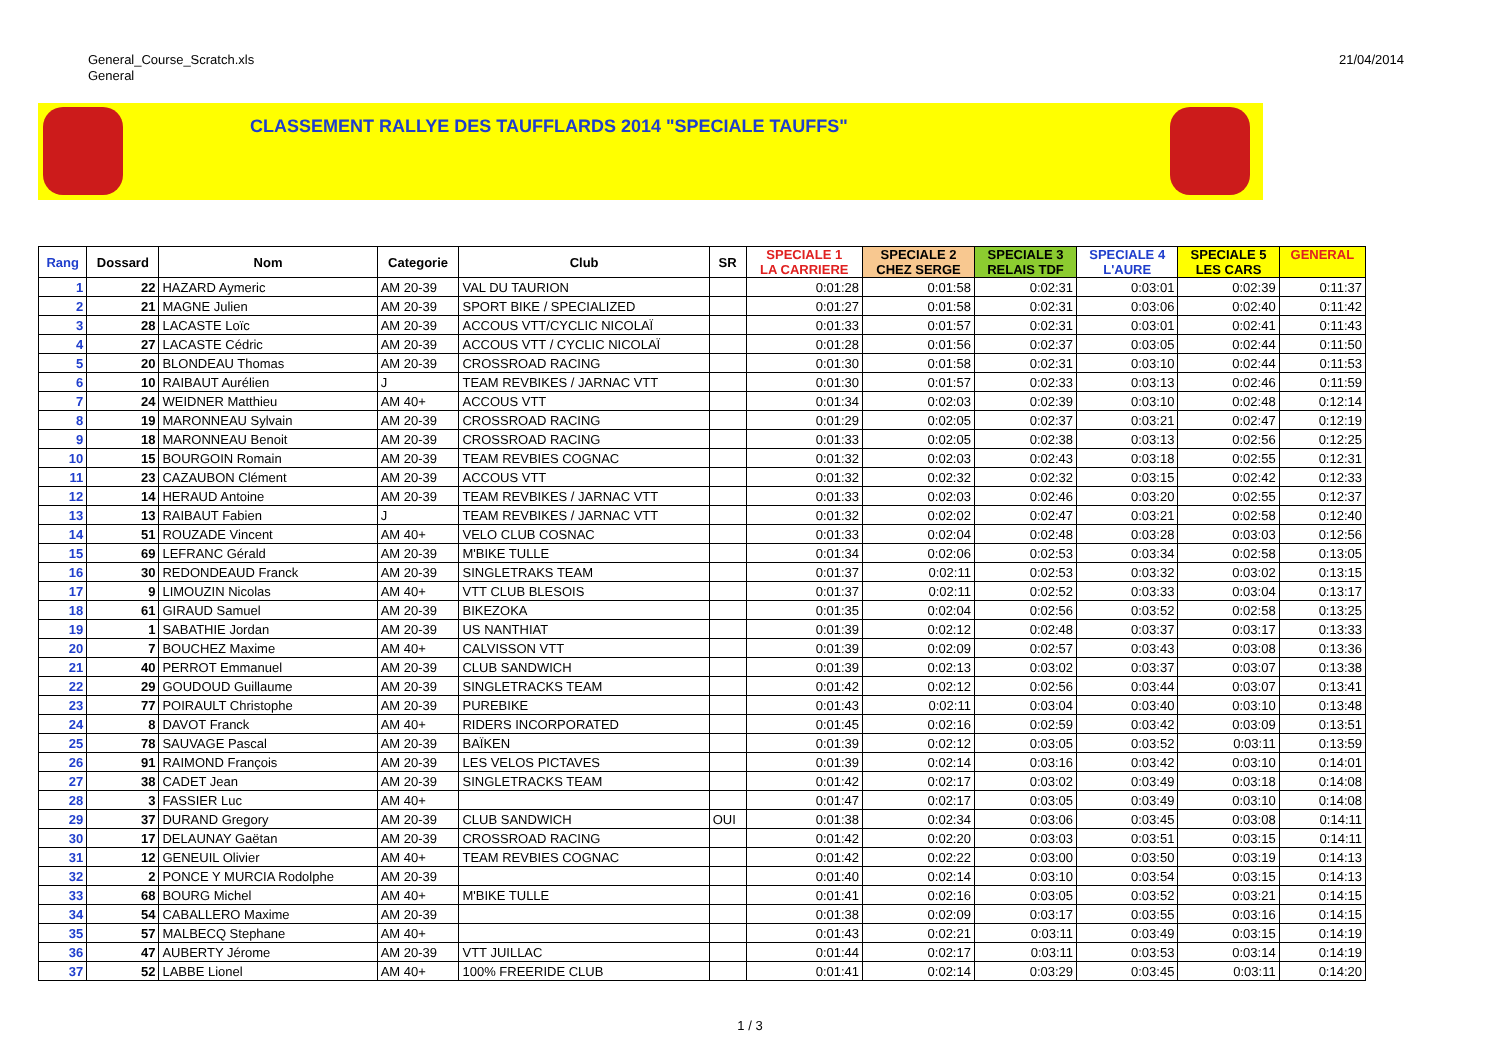General_Course_Scratch.xls
General
21/04/2014
CLASSEMENT RALLYE DES TAUFFLARDS 2014 "SPECIALE TAUFFS"
| Rang | Dossard | Nom | Categorie | Club | SR | SPECIALE 1 LA CARRIERE | SPECIALE 2 CHEZ SERGE | SPECIALE 3 RELAIS TDF | SPECIALE 4 L'AURE | SPECIALE 5 LES CARS | GENERAL |
| --- | --- | --- | --- | --- | --- | --- | --- | --- | --- | --- | --- |
| 1 | 22 | HAZARD Aymeric | AM 20-39 | VAL DU TAURION | | 0:01:28 | 0:01:58 | 0:02:31 | 0:03:01 | 0:02:39 | 0:11:37 |
| 2 | 21 | MAGNE Julien | AM 20-39 | SPORT BIKE / SPECIALIZED | | 0:01:27 | 0:01:58 | 0:02:31 | 0:03:06 | 0:02:40 | 0:11:42 |
| 3 | 28 | LACASTE Loïc | AM 20-39 | ACCOUS VTT/CYCLIC NICOLAÏ | | 0:01:33 | 0:01:57 | 0:02:31 | 0:03:01 | 0:02:41 | 0:11:43 |
| 4 | 27 | LACASTE Cédric | AM 20-39 | ACCOUS VTT / CYCLIC NICOLAÏ | | 0:01:28 | 0:01:56 | 0:02:37 | 0:03:05 | 0:02:44 | 0:11:50 |
| 5 | 20 | BLONDEAU Thomas | AM 20-39 | CROSSROAD RACING | | 0:01:30 | 0:01:58 | 0:02:31 | 0:03:10 | 0:02:44 | 0:11:53 |
| 6 | 10 | RAIBAUT Aurélien | J | TEAM REVBIKES / JARNAC VTT | | 0:01:30 | 0:01:57 | 0:02:33 | 0:03:13 | 0:02:46 | 0:11:59 |
| 7 | 24 | WEIDNER Matthieu | AM 40+ | ACCOUS VTT | | 0:01:34 | 0:02:03 | 0:02:39 | 0:03:10 | 0:02:48 | 0:12:14 |
| 8 | 19 | MARONNEAU Sylvain | AM 20-39 | CROSSROAD RACING | | 0:01:29 | 0:02:05 | 0:02:37 | 0:03:21 | 0:02:47 | 0:12:19 |
| 9 | 18 | MARONNEAU Benoit | AM 20-39 | CROSSROAD RACING | | 0:01:33 | 0:02:05 | 0:02:38 | 0:03:13 | 0:02:56 | 0:12:25 |
| 10 | 15 | BOURGOIN Romain | AM 20-39 | TEAM REVBIES COGNAC | | 0:01:32 | 0:02:03 | 0:02:43 | 0:03:18 | 0:02:55 | 0:12:31 |
| 11 | 23 | CAZAUBON Clément | AM 20-39 | ACCOUS VTT | | 0:01:32 | 0:02:32 | 0:02:32 | 0:03:15 | 0:02:42 | 0:12:33 |
| 12 | 14 | HERAUD Antoine | AM 20-39 | TEAM REVBIKES / JARNAC VTT | | 0:01:33 | 0:02:03 | 0:02:46 | 0:03:20 | 0:02:55 | 0:12:37 |
| 13 | 13 | RAIBAUT Fabien | J | TEAM REVBIKES / JARNAC VTT | | 0:01:32 | 0:02:02 | 0:02:47 | 0:03:21 | 0:02:58 | 0:12:40 |
| 14 | 51 | ROUZADE Vincent | AM 40+ | VELO CLUB COSNAC | | 0:01:33 | 0:02:04 | 0:02:48 | 0:03:28 | 0:03:03 | 0:12:56 |
| 15 | 69 | LEFRANC Gérald | AM 20-39 | M'BIKE TULLE | | 0:01:34 | 0:02:06 | 0:02:53 | 0:03:34 | 0:02:58 | 0:13:05 |
| 16 | 30 | REDONDEAUD Franck | AM 20-39 | SINGLETRAKS TEAM | | 0:01:37 | 0:02:11 | 0:02:53 | 0:03:32 | 0:03:02 | 0:13:15 |
| 17 | 9 | LIMOUZIN Nicolas | AM 40+ | VTT CLUB BLESOIS | | 0:01:37 | 0:02:11 | 0:02:52 | 0:03:33 | 0:03:04 | 0:13:17 |
| 18 | 61 | GIRAUD Samuel | AM 20-39 | BIKEZOKA | | 0:01:35 | 0:02:04 | 0:02:56 | 0:03:52 | 0:02:58 | 0:13:25 |
| 19 | 1 | SABATHIE Jordan | AM 20-39 | US NANTHIAT | | 0:01:39 | 0:02:12 | 0:02:48 | 0:03:37 | 0:03:17 | 0:13:33 |
| 20 | 7 | BOUCHEZ Maxime | AM 40+ | CALVISSON VTT | | 0:01:39 | 0:02:09 | 0:02:57 | 0:03:43 | 0:03:08 | 0:13:36 |
| 21 | 40 | PERROT Emmanuel | AM 20-39 | CLUB SANDWICH | | 0:01:39 | 0:02:13 | 0:03:02 | 0:03:37 | 0:03:07 | 0:13:38 |
| 22 | 29 | GOUDOUD Guillaume | AM 20-39 | SINGLETRACKS TEAM | | 0:01:42 | 0:02:12 | 0:02:56 | 0:03:44 | 0:03:07 | 0:13:41 |
| 23 | 77 | POIRAULT Christophe | AM 20-39 | PUREBIKE | | 0:01:43 | 0:02:11 | 0:03:04 | 0:03:40 | 0:03:10 | 0:13:48 |
| 24 | 8 | DAVOT Franck | AM 40+ | RIDERS INCORPORATED | | 0:01:45 | 0:02:16 | 0:02:59 | 0:03:42 | 0:03:09 | 0:13:51 |
| 25 | 78 | SAUVAGE Pascal | AM 20-39 | BAÏKEN | | 0:01:39 | 0:02:12 | 0:03:05 | 0:03:52 | 0:03:11 | 0:13:59 |
| 26 | 91 | RAIMOND François | AM 20-39 | LES VELOS PICTAVES | | 0:01:39 | 0:02:14 | 0:03:16 | 0:03:42 | 0:03:10 | 0:14:01 |
| 27 | 38 | CADET Jean | AM 20-39 | SINGLETRACKS TEAM | | 0:01:42 | 0:02:17 | 0:03:02 | 0:03:49 | 0:03:18 | 0:14:08 |
| 28 | 3 | FASSIER Luc | AM 40+ | | | 0:01:47 | 0:02:17 | 0:03:05 | 0:03:49 | 0:03:10 | 0:14:08 |
| 29 | 37 | DURAND Gregory | AM 20-39 | CLUB SANDWICH | OUI | 0:01:38 | 0:02:34 | 0:03:06 | 0:03:45 | 0:03:08 | 0:14:11 |
| 30 | 17 | DELAUNAY Gaëtan | AM 20-39 | CROSSROAD RACING | | 0:01:42 | 0:02:20 | 0:03:03 | 0:03:51 | 0:03:15 | 0:14:11 |
| 31 | 12 | GENEUIL Olivier | AM 40+ | TEAM REVBIES COGNAC | | 0:01:42 | 0:02:22 | 0:03:00 | 0:03:50 | 0:03:19 | 0:14:13 |
| 32 | 2 | PONCE Y MURCIA Rodolphe | AM 20-39 | | | 0:01:40 | 0:02:14 | 0:03:10 | 0:03:54 | 0:03:15 | 0:14:13 |
| 33 | 68 | BOURG Michel | AM 40+ | M'BIKE TULLE | | 0:01:41 | 0:02:16 | 0:03:05 | 0:03:52 | 0:03:21 | 0:14:15 |
| 34 | 54 | CABALLERO Maxime | AM 20-39 | | | 0:01:38 | 0:02:09 | 0:03:17 | 0:03:55 | 0:03:16 | 0:14:15 |
| 35 | 57 | MALBECQ Stephane | AM 40+ | | | 0:01:43 | 0:02:21 | 0:03:11 | 0:03:49 | 0:03:15 | 0:14:19 |
| 36 | 47 | AUBERTY Jérome | AM 20-39 | VTT JUILLAC | | 0:01:44 | 0:02:17 | 0:03:11 | 0:03:53 | 0:03:14 | 0:14:19 |
| 37 | 52 | LABBE Lionel | AM 40+ | 100% FREERIDE CLUB | | 0:01:41 | 0:02:14 | 0:03:29 | 0:03:45 | 0:03:11 | 0:14:20 |
1 / 3